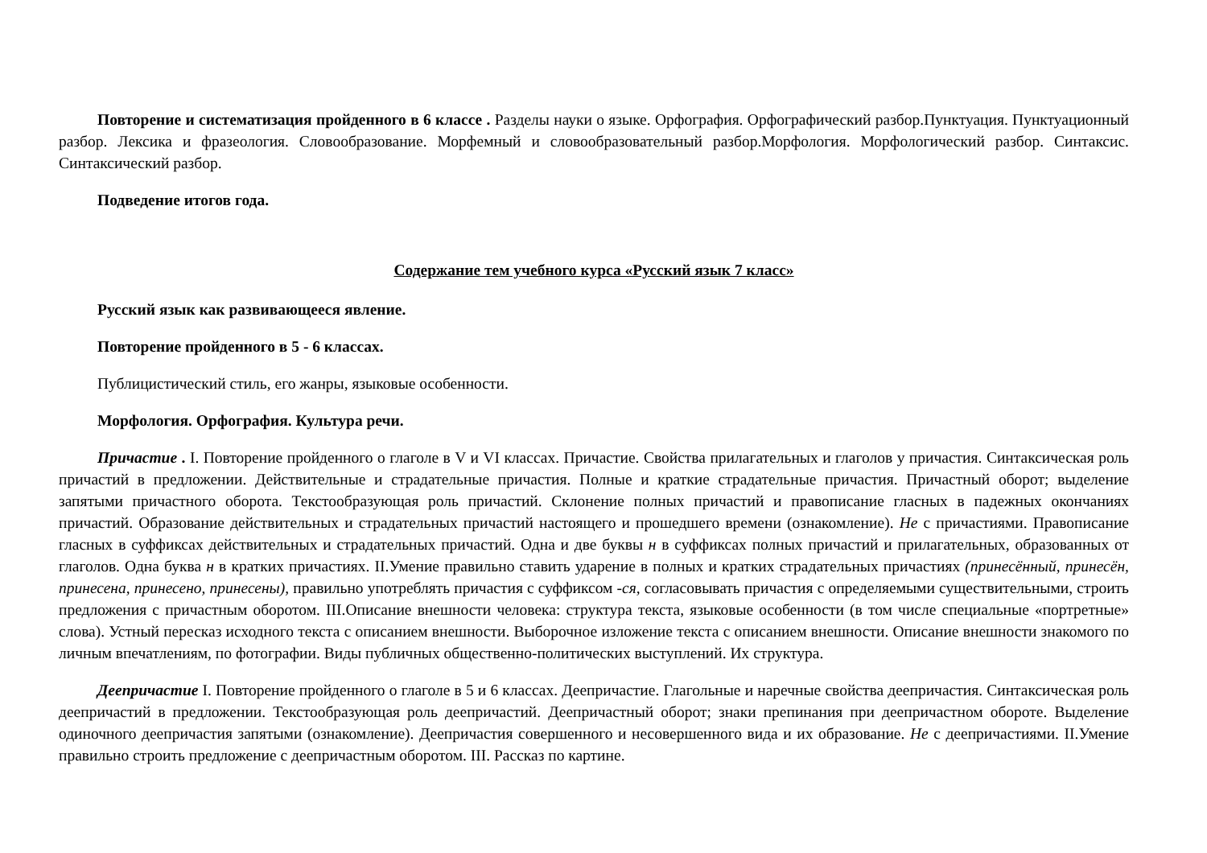Повторение и систематизация пройденного в 6 классе . Разделы науки о языке. Орфография. Орфографический разбор.Пунктуация. Пунктуационный разбор. Лексика и фразеология. Словообразование. Морфемный и словообразовательный разбор.Морфология. Морфологический разбор. Синтаксис. Синтаксический разбор.
Подведение итогов года.
Содержание тем учебного курса «Русский язык 7 класс»
Русский язык как развивающееся явление.
Повторение пройденного в 5 - 6 классах.
Публицистический стиль, его жанры, языковые особенности.
Морфология. Орфография. Культура речи.
Причастие . I. Повторение пройденного о глаголе в V и VI классах. Причастие. Свойства прилагательных и глаголов у причастия. Синтаксическая роль причастий в предложении. Действительные и страдательные причастия. Полные и краткие страдательные причастия. Причастный оборот; выделение запятыми причастного оборота. Текстообразующая роль причастий. Склонение полных причастий и правописание гласных в падежных окончаниях причастий. Образование действительных и страдательных причастий настоящего и прошедшего времени (ознакомление). Не с причастиями. Правописание гласных в суффиксах действительных и страдательных причастий. Одна и две буквы н в суффиксах полных причастий и прилагательных, образованных от глаголов. Одна буква н в кратких причастиях. II.Умение правильно ставить ударение в полных и кратких страдательных причастиях (принесённый, принесён, принесена, принесено, принесены), правильно употреблять причастия с суффиксом -ся, согласовывать причастия с определяемыми существительными, строить предложения с причастным оборотом. III.Описание внешности человека: структура текста, языковые особенности (в том числе специальные «портретные» слова). Устный пересказ исходного текста с описанием внешности. Выборочное изложение текста с описанием внешности. Описание внешности знакомого по личным впечатлениям, по фотографии. Виды публичных общественно-политических выступлений. Их структура.
Деепричастие I. Повторение пройденного о глаголе в 5 и 6 классах. Деепричастие. Глагольные и наречные свойства деепричастия. Синтаксическая роль деепричастий в предложении. Текстообразующая роль деепричастий. Деепричастный оборот; знаки препинания при деепричастном обороте. Выделение одиночного деепричастия запятыми (ознакомление). Деепричастия совершенного и несовершенного вида и их образование. Не с деепричастиями. II.Умение правильно строить предложение с деепричастным оборотом. III. Рассказ по картине.